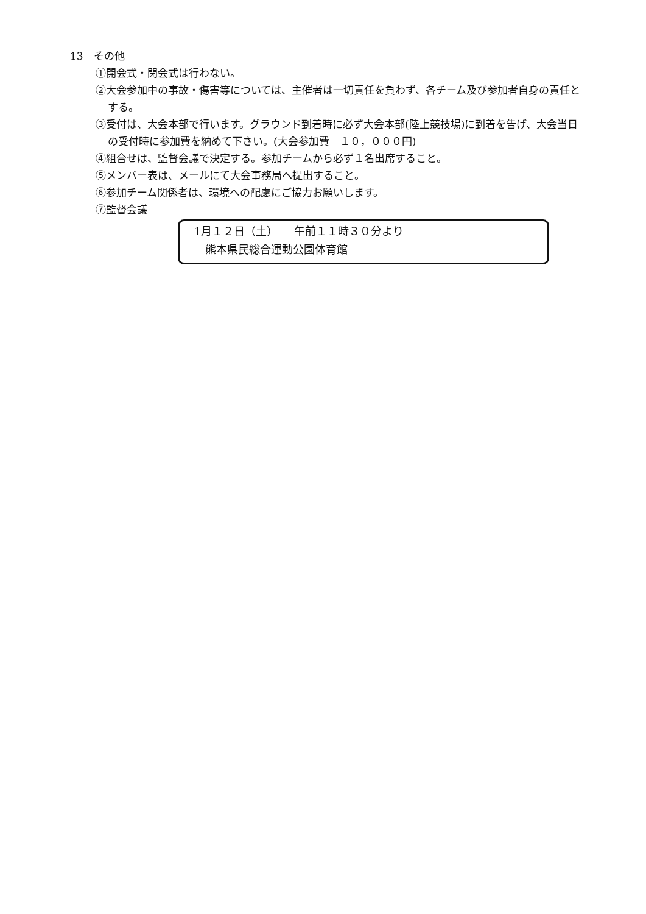13　その他
①開会式・閉会式は行わない。
②大会参加中の事故・傷害等については、主催者は一切責任を負わず、各チーム及び参加者自身の責任とする。
③受付は、大会本部で行います。グラウンド到着時に必ず大会本部(陸上競技場)に到着を告げ、大会当日の受付時に参加費を納めて下さい。(大会参加費　１０，０００円)
④組合せは、監督会議で決定する。参加チームから必ず１名出席すること。
⑤メンバー表は、メールにて大会事務局へ提出すること。
⑥参加チーム関係者は、環境への配慮にご協力お願いします。
⑦監督会議
1月１２日（土）　　午前１１時３０分より
　熊本県民総合運動公園体育館